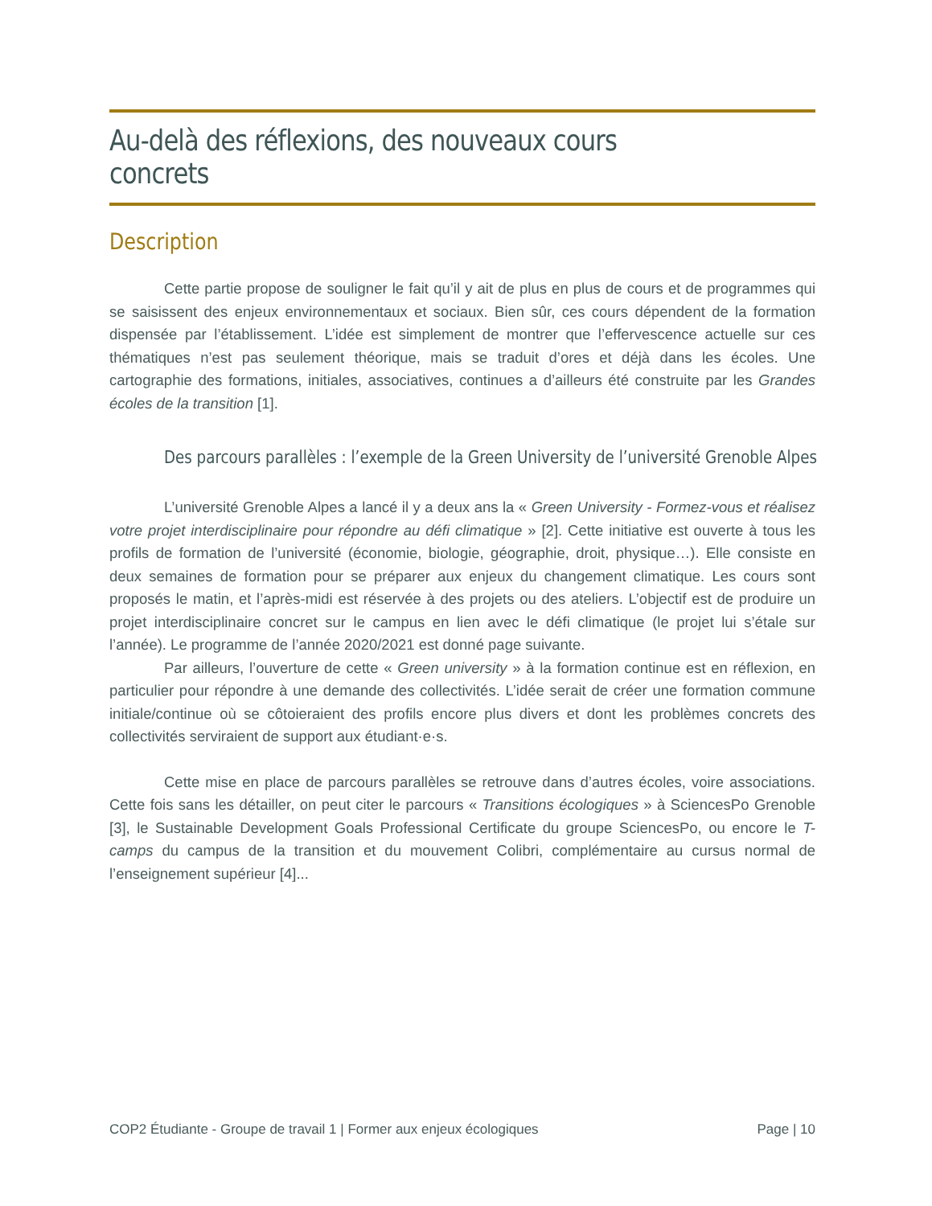Au-delà des réflexions, des nouveaux cours concrets
Description
Cette partie propose de souligner le fait qu’il y ait de plus en plus de cours et de programmes qui se saisissent des enjeux environnementaux et sociaux. Bien sûr, ces cours dépendent de la formation dispensée par l’établissement. L’idée est simplement de montrer que l’effervescence actuelle sur ces thématiques n’est pas seulement théorique, mais se traduit d’ores et déjà dans les écoles. Une cartographie des formations, initiales, associatives, continues a d’ailleurs été construite par les Grandes écoles de la transition [1].
Des parcours parallèles : l’exemple de la Green University de l’université Grenoble Alpes
L’université Grenoble Alpes a lancé il y a deux ans la « Green University - Formez-vous et réalisez votre projet interdisciplinaire pour répondre au défi climatique » [2]. Cette initiative est ouverte à tous les profils de formation de l’université (économie, biologie, géographie, droit, physique…). Elle consiste en deux semaines de formation pour se préparer aux enjeux du changement climatique. Les cours sont proposés le matin, et l’après-midi est réservée à des projets ou des ateliers. L’objectif est de produire un projet interdisciplinaire concret sur le campus en lien avec le défi climatique (le projet lui s’étale sur l’année). Le programme de l’année 2020/2021 est donné page suivante.
Par ailleurs, l’ouverture de cette « Green university » à la formation continue est en réflexion, en particulier pour répondre à une demande des collectivités. L’idée serait de créer une formation commune initiale/continue où se côtoieraient des profils encore plus divers et dont les problèmes concrets des collectivités serviraient de support aux étudiant·e·s.
Cette mise en place de parcours parallèles se retrouve dans d’autres écoles, voire associations. Cette fois sans les détailler, on peut citer le parcours « Transitions écologiques » à SciencesPo Grenoble [3], le Sustainable Development Goals Professional Certificate du groupe SciencesPo, ou encore le T-camps du campus de la transition et du mouvement Colibri, complémentaire au cursus normal de l’enseignement supérieur [4]...
COP2 Étudiante - Groupe de travail 1 | Former aux enjeux écologiques Page | 10